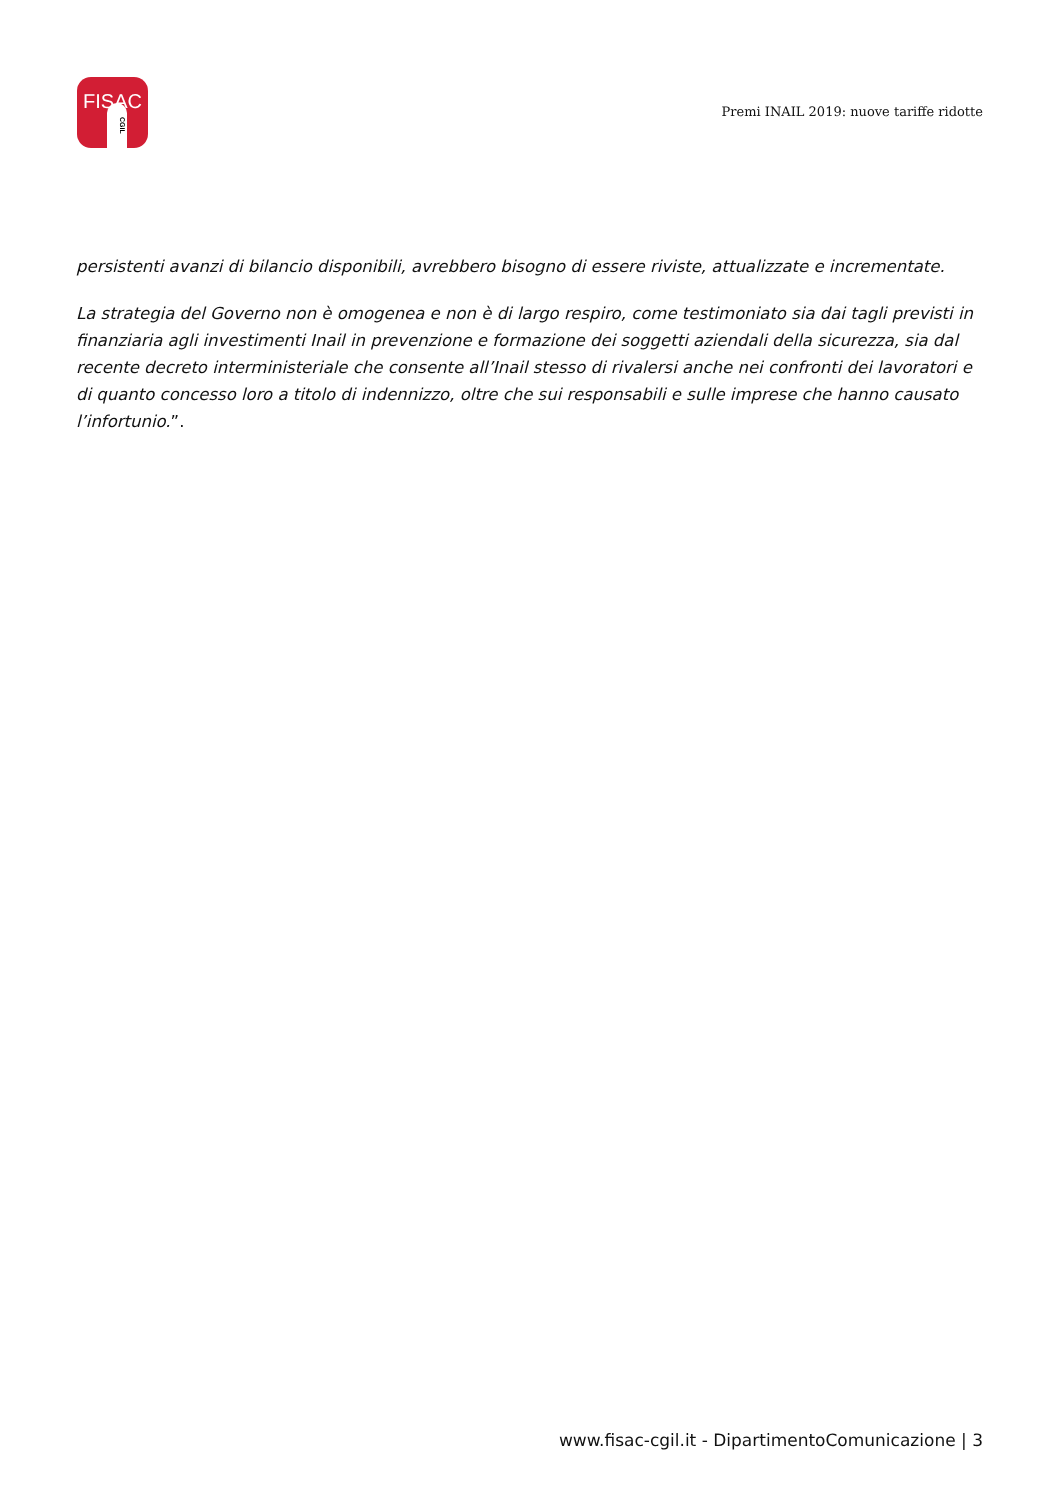FISAC
CGIL
Premi INAIL 2019: nuove tariffe ridotte
persistenti avanzi di bilancio disponibili, avrebbero bisogno di essere riviste, attualizzate e incrementate.
La strategia del Governo non è omogenea e non è di largo respiro, come testimoniato sia dai tagli previsti in finanziaria agli investimenti Inail in prevenzione e formazione dei soggetti aziendali della sicurezza, sia dal recente decreto interministeriale che consente all’Inail stesso di rivalersi anche nei confronti dei lavoratori e di quanto concesso loro a titolo di indennizzo, oltre che sui responsabili e sulle imprese che hanno causato l’infortunio.”.
www.fisac-cgil.it - DipartimentoComunicazione | 3